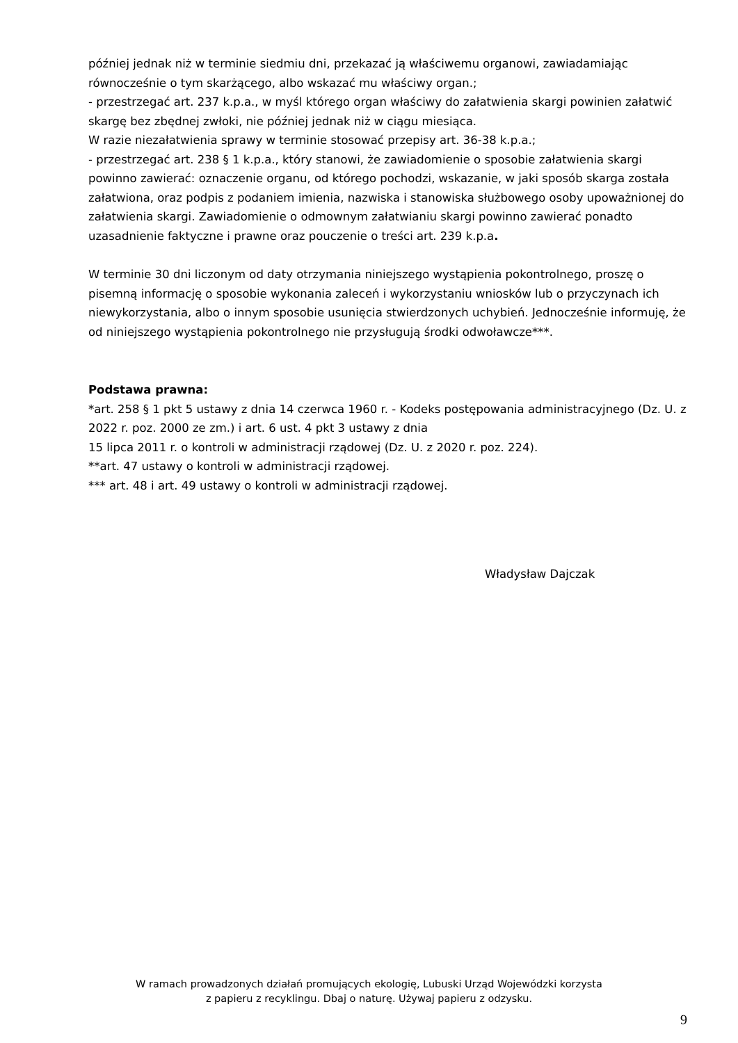później jednak niż w terminie siedmiu dni, przekazać ją właściwemu organowi, zawiadamiając równocześnie o tym skarżącego, albo wskazać mu właściwy organ.;
- przestrzegać art. 237 k.p.a., w myśl którego organ właściwy do załatwienia skargi powinien załatwić skargę bez zbędnej zwłoki, nie później jednak niż w ciągu miesiąca.
W razie niezałatwienia sprawy w terminie stosować przepisy art. 36-38 k.p.a.;
- przestrzegać art. 238 § 1 k.p.a., który stanowi, że zawiadomienie o sposobie załatwienia skargi powinno zawierać: oznaczenie organu, od którego pochodzi, wskazanie, w jaki sposób skarga została załatwiona, oraz podpis z podaniem imienia, nazwiska i stanowiska służbowego osoby upoważnionej do załatwienia skargi. Zawiadomienie o odmownym załatwianiu skargi powinno zawierać ponadto uzasadnienie faktyczne i prawne oraz pouczenie o treści art. 239 k.p.a.
W terminie 30 dni liczonym od daty otrzymania niniejszego wystąpienia pokontrolnego, proszę o pisemną informację o sposobie wykonania zaleceń i wykorzystaniu wniosków lub o przyczynach ich niewykorzystania, albo o innym sposobie usunięcia stwierdzonych uchybień. Jednocześnie informuję, że od niniejszego wystąpienia pokontrolnego nie przysługują środki odwoławcze***.
Podstawa prawna:
*art. 258 § 1 pkt 5 ustawy z dnia 14 czerwca 1960 r. - Kodeks postępowania administracyjnego (Dz. U. z 2022 r. poz. 2000 ze zm.) i art. 6 ust. 4 pkt 3 ustawy z dnia
15 lipca 2011 r. o kontroli w administracji rządowej (Dz. U. z 2020 r. poz. 224).
**art. 47 ustawy o kontroli w administracji rządowej.
*** art. 48 i art. 49 ustawy o kontroli w administracji rządowej.
Władysław Dajczak
W ramach prowadzonych działań promujących ekologię, Lubuski Urząd Wojewódzki korzysta
z papieru z recyklingu. Dbaj o naturę. Używaj papieru z odzysku.
9